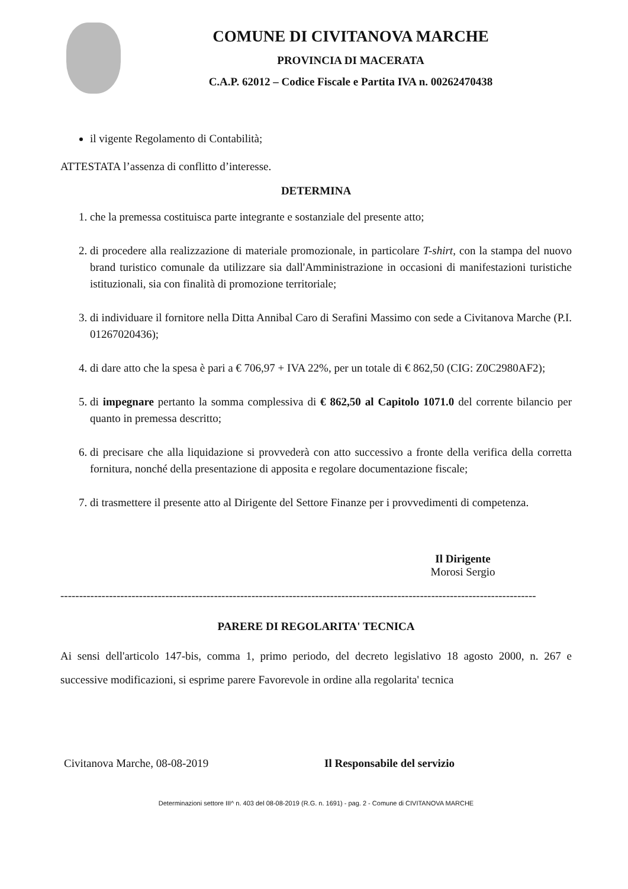COMUNE DI CIVITANOVA MARCHE
PROVINCIA DI MACERATA
C.A.P. 62012 – Codice Fiscale e Partita IVA n. 00262470438
il vigente Regolamento di Contabilità;
ATTESTATA l’assenza di conflitto d’interesse.
DETERMINA
1. che la premessa costituisca parte integrante e sostanziale del presente atto;
2. di procedere alla realizzazione di materiale promozionale, in particolare T-shirt, con la stampa del nuovo brand turistico comunale da utilizzare sia dall'Amministrazione in occasioni di manifestazioni turistiche istituzionali, sia con finalità di promozione territoriale;
3. di individuare il fornitore nella Ditta Annibal Caro di Serafini Massimo con sede a Civitanova Marche (P.I. 01267020436);
4. di dare atto che la spesa è pari a € 706,97 + IVA 22%, per un totale di € 862,50 (CIG: Z0C2980AF2);
5. di impegnare pertanto la somma complessiva di € 862,50 al Capitolo 1071.0 del corrente bilancio per quanto in premessa descritto;
6. di precisare che alla liquidazione si provvederà con atto successivo a fronte della verifica della corretta fornitura, nonché della presentazione di apposita e regolare documentazione fiscale;
7. di trasmettere il presente atto al Dirigente del Settore Finanze per i provvedimenti di competenza.
Il Dirigente
Morosi Sergio
-------------------------------------------------------------------------------------------------------------------------------
PARERE DI REGOLARITA' TECNICA
Ai sensi dell'articolo 147-bis, comma 1, primo periodo, del decreto legislativo 18 agosto 2000, n. 267 e successive modificazioni, si esprime parere Favorevole in ordine alla regolarita' tecnica
Civitanova Marche, 08-08-2019 Il Responsabile del servizio
Determinazioni settore III^ n. 403 del 08-08-2019 (R.G. n. 1691) - pag. 2 - Comune di CIVITANOVA MARCHE